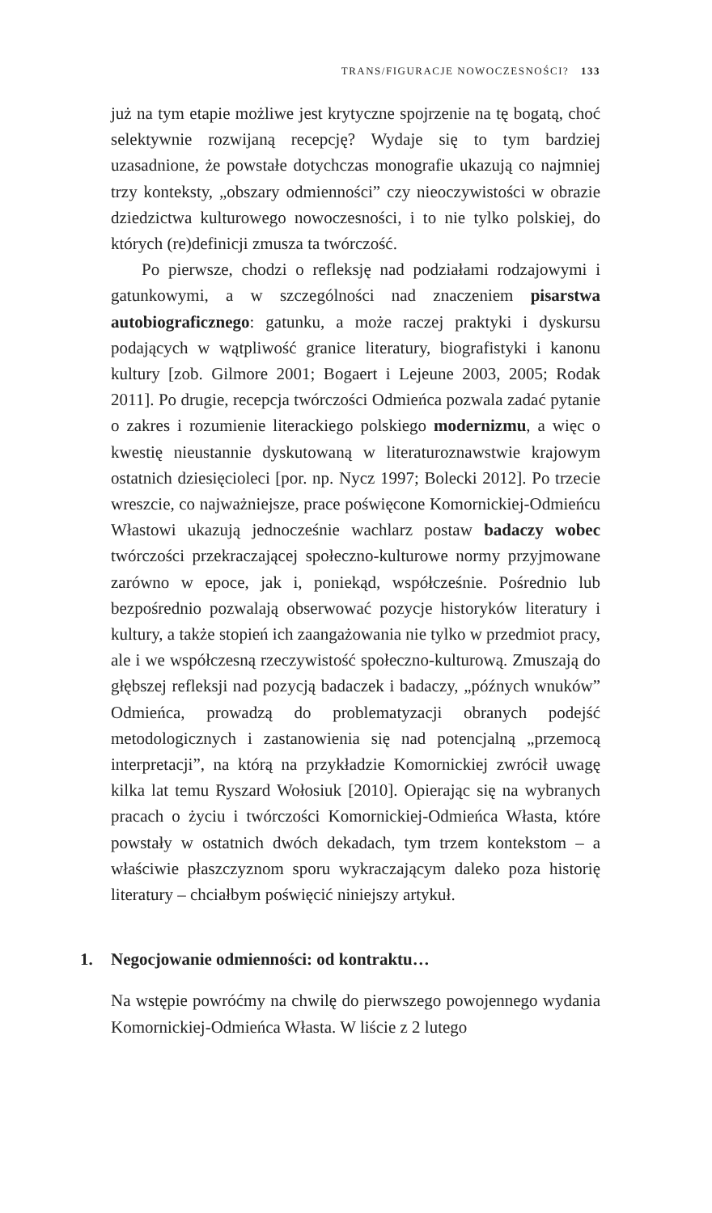TRANS/FIGURACJE NOWOCZESNOŚCI? 133
już na tym etapie możliwe jest krytyczne spojrzenie na tę bogatą, choć selektywnie rozwijaną recepcję? Wydaje się to tym bardziej uzasadnione, że powstałe dotychczas monografie ukazują co najmniej trzy konteksty, „obszary odmienności” czy nieoczywistości w obrazie dziedzictwa kulturowego nowoczesności, i to nie tylko polskiej, do których (re)definicji zmusza ta twórczość.
Po pierwsze, chodzi o refleksję nad podziałami rodzajowymi i gatunkowymi, a w szczególności nad znaczeniem pisarstwa autobiograficznego: gatunku, a może raczej praktyki i dyskursu podających w wątpliwość granice literatury, biografistyki i kanonu kultury [zob. Gilmore 2001; Bogaert i Lejeune 2003, 2005; Rodak 2011]. Po drugie, recepcja twórczości Odmieńca pozwala zadać pytanie o zakres i rozumienie literackiego polskiego modernizmu, a więc o kwestię nieustannie dyskutowaną w literaturoznawstwie krajowym ostatnich dziesięcioleci [por. np. Nycz 1997; Bolecki 2012]. Po trzecie wreszcie, co najważniejsze, prace poświęcone Komornickiej-Odmieńcu Włastowi ukazują jednocześnie wachlarz postaw badaczy wobec twórczości przekraczającej społeczno-kulturowe normy przyjmowane zarówno w epoce, jak i, poniekąd, współcześnie. Pośrednio lub bezpośrednio pozwalają obserwować pozycje historyków literatury i kultury, a także stopień ich zaangażowania nie tylko w przedmiot pracy, ale i we współczesną rzeczywistość społeczno-kulturową. Zmuszają do głębszej refleksji nad pozycją badaczek i badaczy, „późnych wnuków” Odmieńca, prowadzą do problematyzacji obranych podejść metodologicznych i zastanowienia się nad potencjalną „przemocą interpretacji”, na którą na przykładzie Komornickiej zwrócił uwagę kilka lat temu Ryszard Wołosiuk [2010]. Opierając się na wybranych pracach o życiu i twórczości Komornickiej-Odmieńca Własta, które powstały w ostatnich dwóch dekadach, tym trzem kontekstom – a właściwie płaszczyznom sporu wykraczającym daleko poza historię literatury – chciałbym poświęcić niniejszy artykuł.
1. Negocjowanie odmienności: od kontraktu…
Na wstępie powróćmy na chwilę do pierwszego powojennego wydania Komornickiej-Odmieńca Własta. W liście z 2 lutego